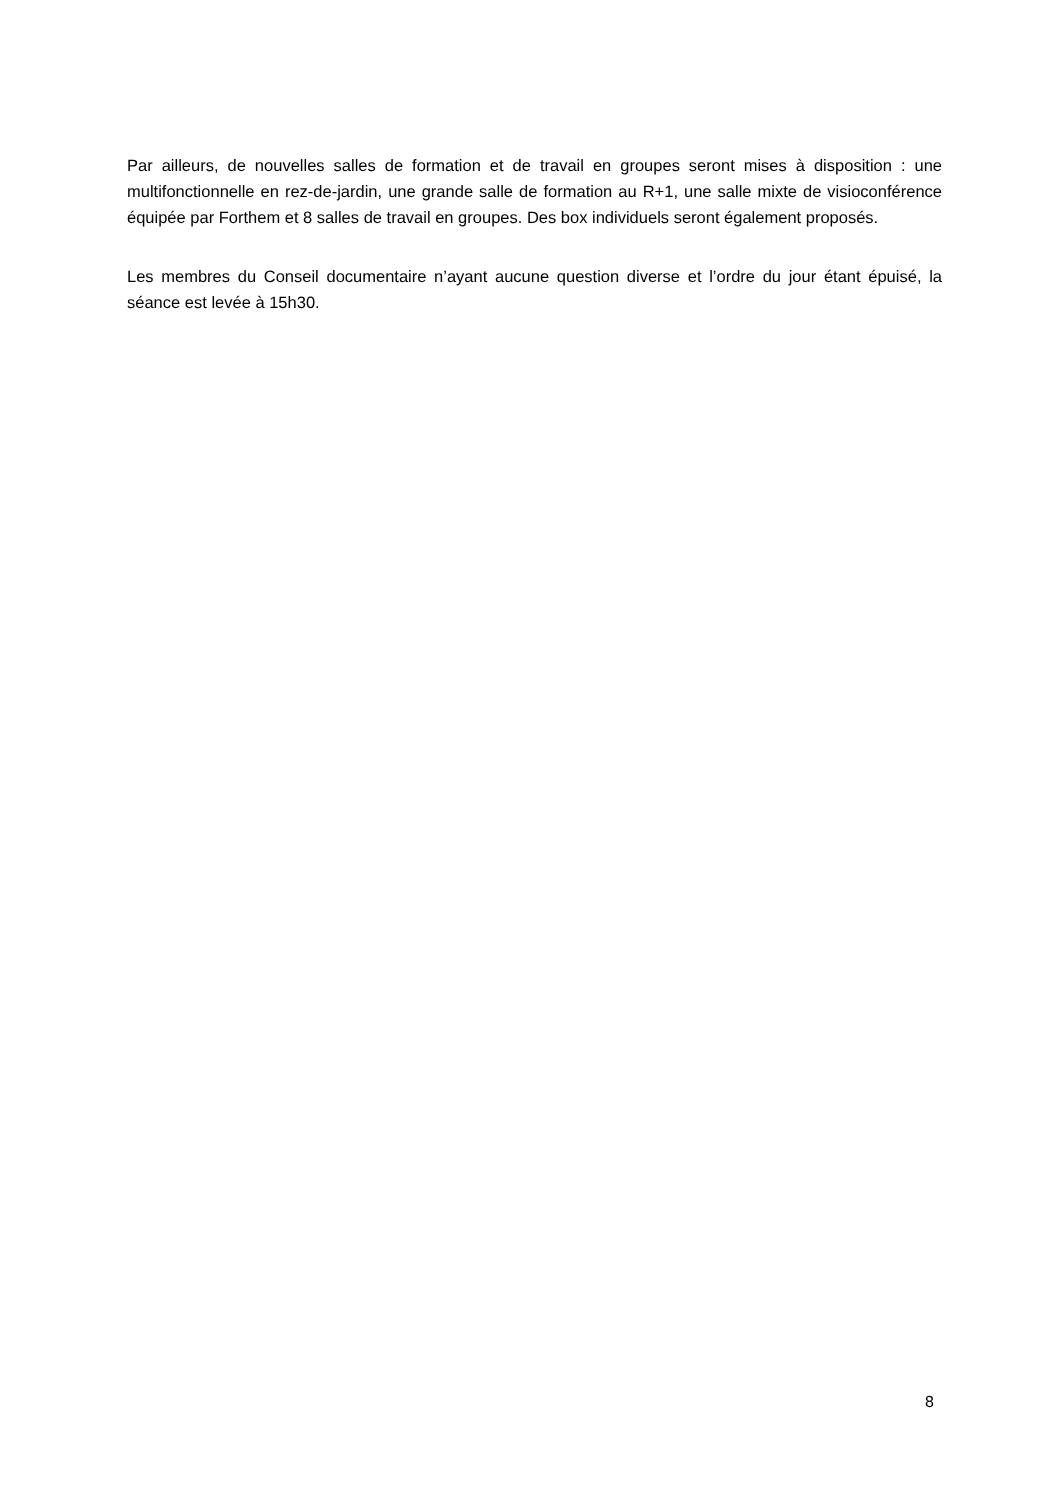Par ailleurs, de nouvelles salles de formation et de travail en groupes seront mises à disposition : une multifonctionnelle en rez-de-jardin, une grande salle de formation au R+1, une salle mixte de visioconférence équipée par Forthem et 8 salles de travail en groupes. Des box individuels seront également proposés.
Les membres du Conseil documentaire n’ayant aucune question diverse et l’ordre du jour étant épuisé, la séance est levée à 15h30.
8